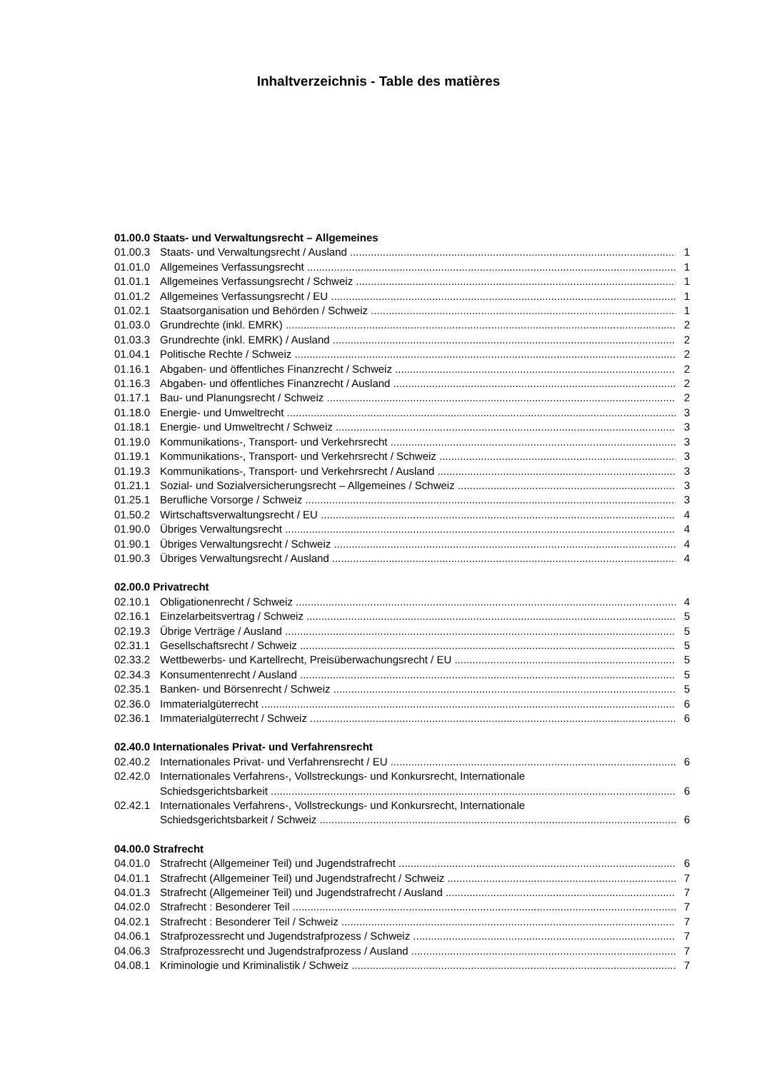Inhaltverzeichnis - Table des matières
01.00.0 Staats- und Verwaltungsrecht – Allgemeines
01.00.3 Staats- und Verwaltungsrecht / Ausland 1
01.01.0 Allgemeines Verfassungsrecht 1
01.01.1 Allgemeines Verfassungsrecht / Schweiz 1
01.01.2 Allgemeines Verfassungsrecht / EU 1
01.02.1 Staatsorganisation und Behörden / Schweiz 1
01.03.0 Grundrechte (inkl. EMRK) 2
01.03.3 Grundrechte (inkl. EMRK) / Ausland 2
01.04.1 Politische Rechte / Schweiz 2
01.16.1 Abgaben- und öffentliches Finanzrecht / Schweiz 2
01.16.3 Abgaben- und öffentliches Finanzrecht / Ausland 2
01.17.1 Bau- und Planungsrecht / Schweiz 2
01.18.0 Energie- und Umweltrecht 3
01.18.1 Energie- und Umweltrecht / Schweiz 3
01.19.0 Kommunikations-, Transport- und Verkehrsrecht 3
01.19.1 Kommunikations-, Transport- und Verkehrsrecht / Schweiz 3
01.19.3 Kommunikations-, Transport- und Verkehrsrecht / Ausland 3
01.21.1 Sozial- und Sozialversicherungsrecht – Allgemeines / Schweiz 3
01.25.1 Berufliche Vorsorge / Schweiz 3
01.50.2 Wirtschaftsverwaltungsrecht / EU 4
01.90.0 Übriges Verwaltungsrecht 4
01.90.1 Übriges Verwaltungsrecht / Schweiz 4
01.90.3 Übriges Verwaltungsrecht / Ausland 4
02.00.0 Privatrecht
02.10.1 Obligationenrecht / Schweiz 4
02.16.1 Einzelarbeitsvertrag / Schweiz 5
02.19.3 Übrige Verträge / Ausland 5
02.31.1 Gesellschaftsrecht / Schweiz 5
02.33.2 Wettbewerbs- und Kartellrecht, Preisüberwachungsrecht / EU 5
02.34.3 Konsumentenrecht / Ausland 5
02.35.1 Banken- und Börsenrecht / Schweiz 5
02.36.0 Immaterialgüterrecht 6
02.36.1 Immaterialgüterrecht / Schweiz 6
02.40.0 Internationales Privat- und Verfahrensrecht
02.40.2 Internationales Privat- und Verfahrensrecht / EU 6
02.42.0 Internationales Verfahrens-, Vollstreckungs- und Konkursrecht, Internationale
Schiedsgerichtsbarkeit 6
02.42.1 Internationales Verfahrens-, Vollstreckungs- und Konkursrecht, Internationale
Schiedsgerichtsbarkeit / Schweiz 6
04.00.0 Strafrecht
04.01.0 Strafrecht (Allgemeiner Teil) und Jugendstrafrecht 6
04.01.1 Strafrecht (Allgemeiner Teil) und Jugendstrafrecht / Schweiz 7
04.01.3 Strafrecht (Allgemeiner Teil) und Jugendstrafrecht / Ausland 7
04.02.0 Strafrecht : Besonderer Teil 7
04.02.1 Strafrecht : Besonderer Teil / Schweiz 7
04.06.1 Strafprozessrecht und Jugendstrafprozess / Schweiz 7
04.06.3 Strafprozessrecht und Jugendstrafprozess / Ausland 7
04.08.1 Kriminologie und Kriminalistik / Schweiz 7